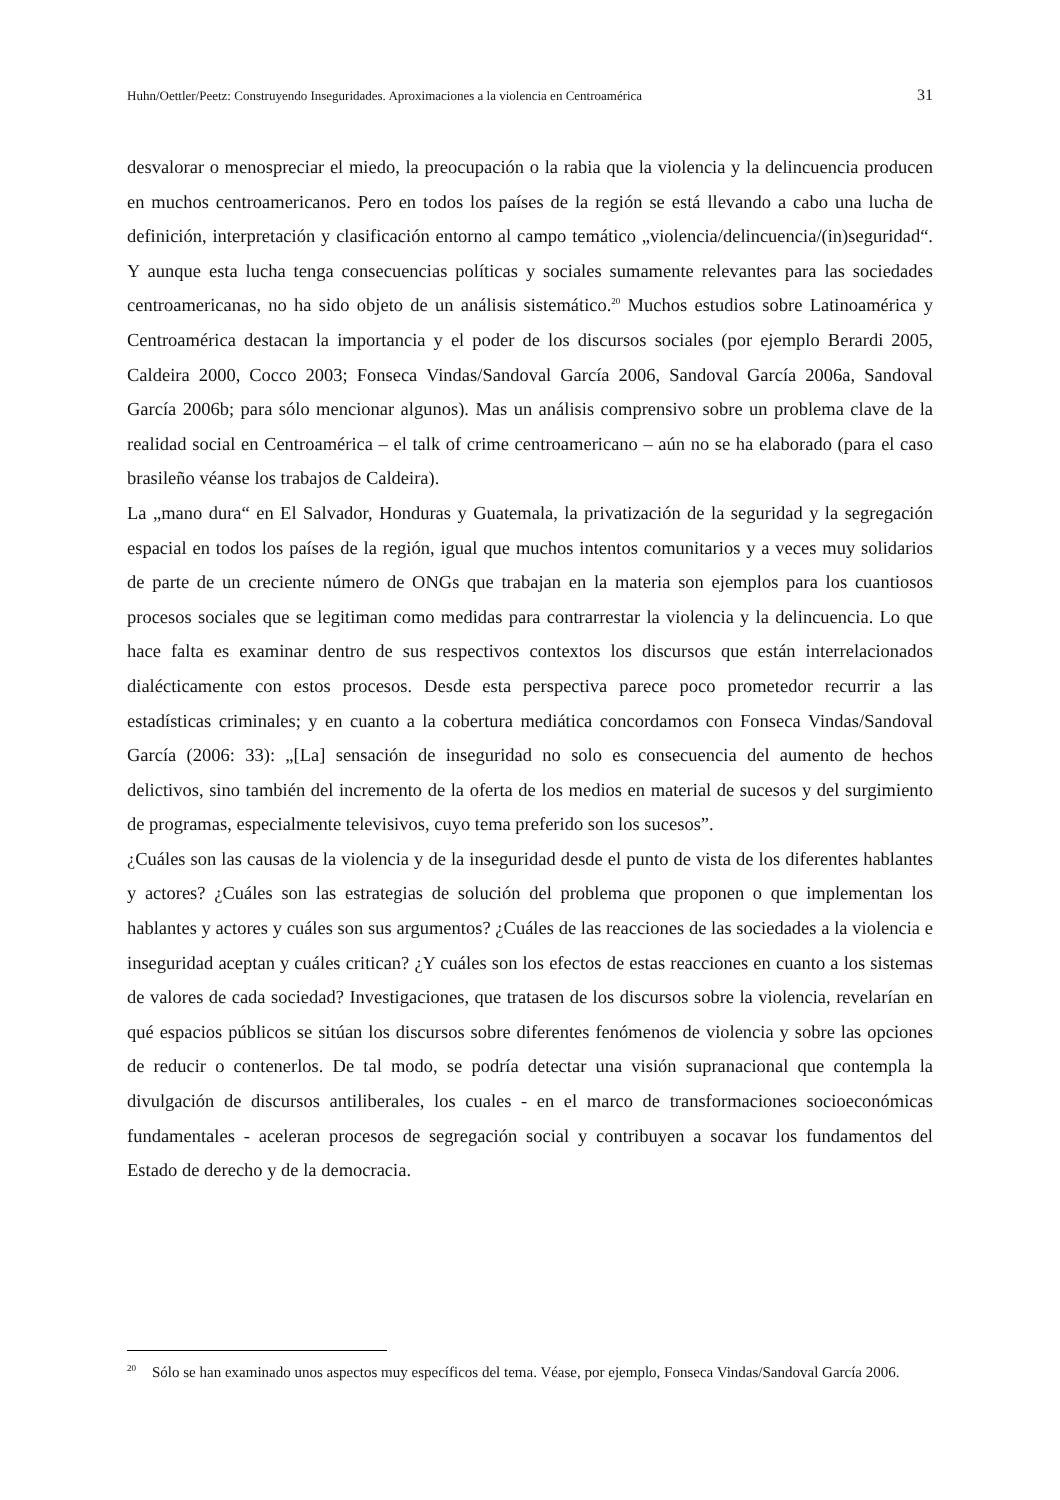Huhn/Oettler/Peetz: Construyendo Inseguridades. Aproximaciones a la violencia en Centroamérica 31
desvalorar o menospreciar el miedo, la preocupación o la rabia que la violencia y la delincuencia producen en muchos centroamericanos. Pero en todos los países de la región se está llevando a cabo una lucha de definición, interpretación y clasificación entorno al campo temático „violencia/delincuencia/(in)seguridad“. Y aunque esta lucha tenga consecuencias políticas y sociales sumamente relevantes para las sociedades centroamericanas, no ha sido objeto de un análisis sistemático.<sup>20</sup> Muchos estudios sobre Latinoamérica y Centroamérica destacan la importancia y el poder de los discursos sociales (por ejemplo Berardi 2005, Caldeira 2000, Cocco 2003; Fonseca Vindas/Sandoval García 2006, Sandoval García 2006a, Sandoval García 2006b; para sólo mencionar algunos). Mas un análisis comprensivo sobre un problema clave de la realidad social en Centroamérica – el talk of crime centroamericano – aún no se ha elaborado (para el caso brasileño véanse los trabajos de Caldeira).
La „mano dura“ en El Salvador, Honduras y Guatemala, la privatización de la seguridad y la segregación espacial en todos los países de la región, igual que muchos intentos comunitarios y a veces muy solidarios de parte de un creciente número de ONGs que trabajan en la materia son ejemplos para los cuantiosos procesos sociales que se legitiman como medidas para contrarrestar la violencia y la delincuencia. Lo que hace falta es examinar dentro de sus respectivos contextos los discursos que están interrelacionados dialécticamente con estos procesos. Desde esta perspectiva parece poco prometedor recurrir a las estadísticas criminales; y en cuanto a la cobertura mediática concordamos con Fonseca Vindas/Sandoval García (2006: 33): „[La] sensación de inseguridad no solo es consecuencia del aumento de hechos delictivos, sino también del incremento de la oferta de los medios en material de sucesos y del surgimiento de programas, especialmente televisivos, cuyo tema preferido son los sucesos”.
¿Cuáles son las causas de la violencia y de la inseguridad desde el punto de vista de los diferentes hablantes y actores? ¿Cuáles son las estrategias de solución del problema que proponen o que implementan los hablantes y actores y cuáles son sus argumentos? ¿Cuáles de las reacciones de las sociedades a la violencia e inseguridad aceptan y cuáles critican? ¿Y cuáles son los efectos de estas reacciones en cuanto a los sistemas de valores de cada sociedad? Investigaciones, que tratasen de los discursos sobre la violencia, revelarían en qué espacios públicos se sitúan los discursos sobre diferentes fenómenos de violencia y sobre las opciones de reducir o contenerlos. De tal modo, se podría detectar una visión supranacional que contempla la divulgación de discursos antiliberales, los cuales - en el marco de transformaciones socioeconómicas fundamentales - aceleran procesos de segregación social y contribuyen a socavar los fundamentos del Estado de derecho y de la democracia.
<sup>20</sup> Sólo se han examinado unos aspectos muy específicos del tema. Véase, por ejemplo, Fonseca Vindas/Sandoval García 2006.